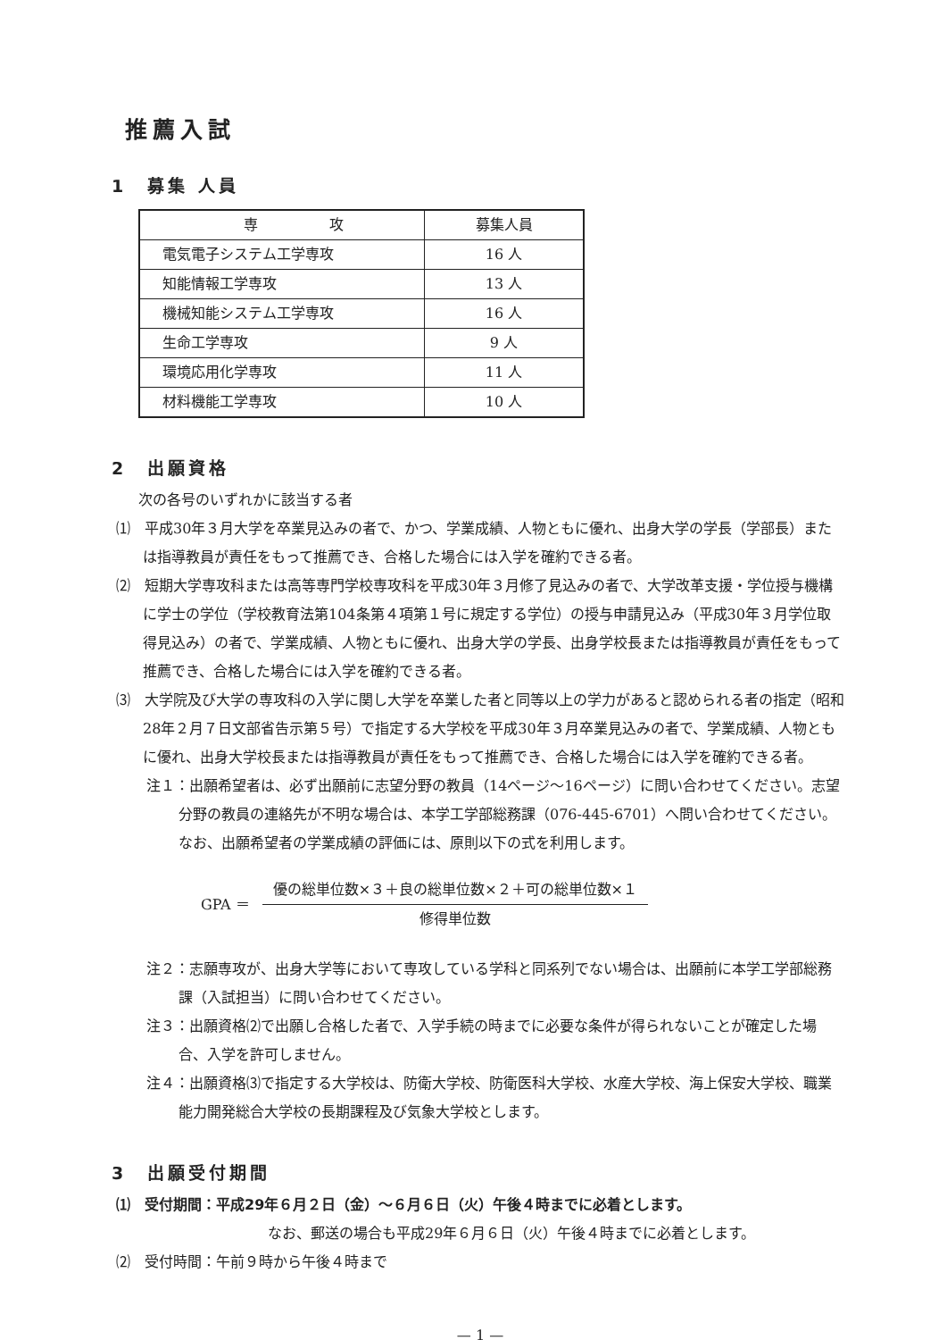推薦入試
1　募集 人員
| 専 攻 | 募集人員 |
| --- | --- |
| 電気電子システム工学専攻 | 16 人 |
| 知能情報工学専攻 | 13 人 |
| 機械知能システム工学専攻 | 16 人 |
| 生命工学専攻 | 9 人 |
| 環境応用化学専攻 | 11 人 |
| 材料機能工学専攻 | 10 人 |
2　出願資格
次の各号のいずれかに該当する者
⑴　平成30年３月大学を卒業見込みの者で、かつ、学業成績、人物ともに優れ、出身大学の学長（学部長）または指導教員が責任をもって推薦でき、合格した場合には入学を確約できる者。
⑵　短期大学専攻科または高等専門学校専攻科を平成30年３月修了見込みの者で、大学改革支援・学位授与機構に学士の学位（学校教育法第104条第４項第１号に規定する学位）の授与申請見込み（平成30年３月学位取得見込み）の者で、学業成績、人物ともに優れ、出身大学の学長、出身学校長または指導教員が責任をもって推薦でき、合格した場合には入学を確約できる者。
⑶　大学院及び大学の専攻科の入学に関し大学を卒業した者と同等以上の学力があると認められる者の指定（昭和28年２月７日文部省告示第５号）で指定する大学校を平成30年３月卒業見込みの者で、学業成績、人物ともに優れ、出身大学校長または指導教員が責任をもって推薦でき、合格した場合には入学を確約できる者。
注１：出願希望者は、必ず出願前に志望分野の教員（14ページ〜16ページ）に問い合わせてください。志望分野の教員の連絡先が不明な場合は、本学工学部総務課（076-445-6701）へ問い合わせてください。なお、出願希望者の学業成績の評価には、原則以下の式を利用します。
GPA ＝
優の総単位数×３＋良の総単位数×２＋可の総単位数×１
修得単位数
注２：志願専攻が、出身大学等において専攻している学科と同系列でない場合は、出願前に本学工学部総務課（入試担当）に問い合わせてください。
注３：出願資格⑵で出願し合格した者で、入学手続の時までに必要な条件が得られないことが確定した場合、入学を許可しません。
注４：出願資格⑶で指定する大学校は、防衛大学校、防衛医科大学校、水産大学校、海上保安大学校、職業能力開発総合大学校の長期課程及び気象大学校とします。
3　出願受付期間
⑴　受付期間：平成29年６月２日（金）〜６月６日（火）午後４時までに必着とします。
なお、郵送の場合も平成29年６月６日（火）午後４時までに必着とします。
⑵　受付時間：午前９時から午後４時まで
— 1 —